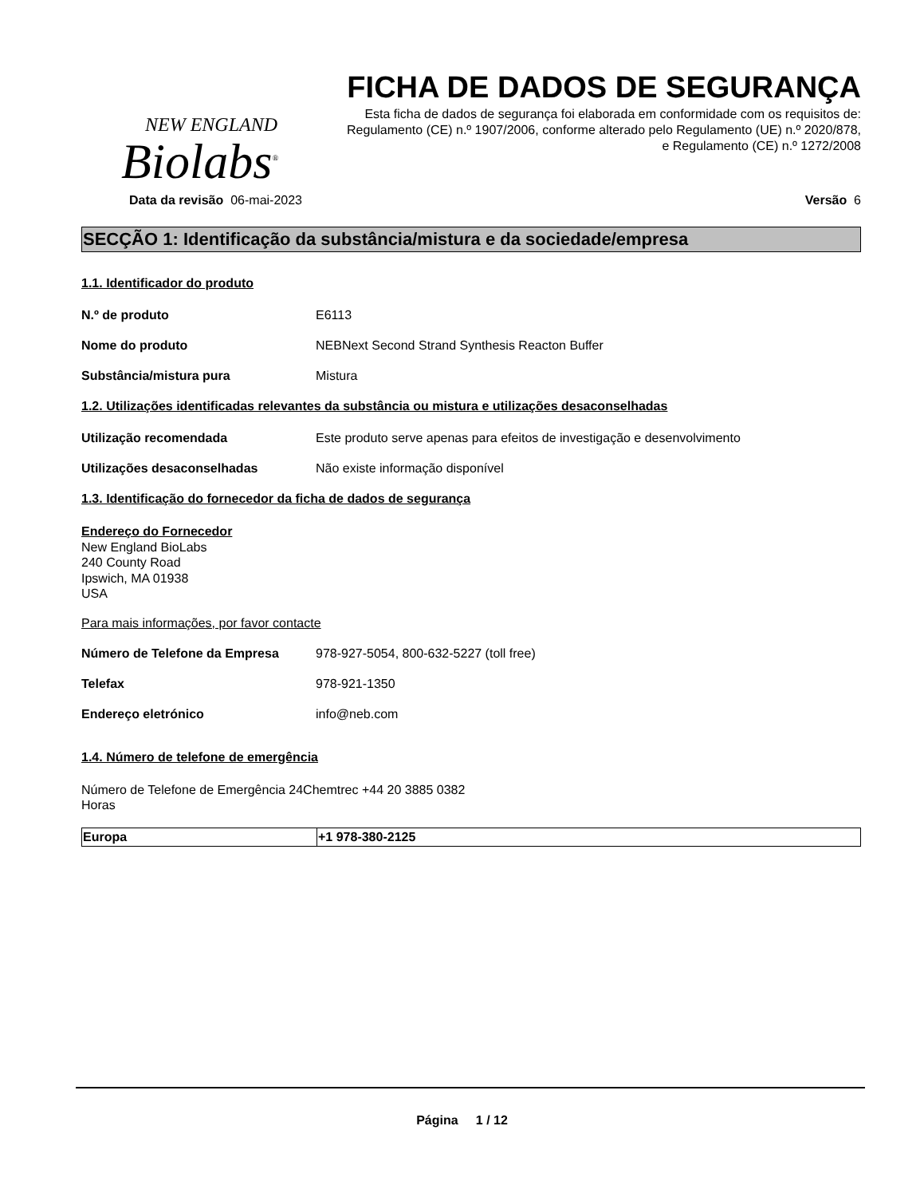NEW ENGLAND
Biolabs<sup>®</sup>
FICHA DE DADOS DE SEGURANÇA
Esta ficha de dados de segurança foi elaborada em conformidade com os requisitos de:
Regulamento (CE) n.º 1907/2006, conforme alterado pelo Regulamento (UE) n.º 2020/878,
e Regulamento (CE) n.º 1272/2008
Data da revisão 06-mai-2023 Versão 6
SECÇÃO 1: Identificação da substância/mistura e da sociedade/empresa
1.1. Identificador do produto
N.º de produto E6113
Nome do produto NEBNext Second Strand Synthesis Reacton Buffer
Substância/mistura pura Mistura
1.2. Utilizações identificadas relevantes da substância ou mistura e utilizações desaconselhadas
Utilização recomendada Este produto serve apenas para efeitos de investigação e desenvolvimento
Utilizações desaconselhadas Não existe informação disponível
1.3. Identificação do fornecedor da ficha de dados de segurança
Endereço do Fornecedor
New England BioLabs
240 County Road
Ipswich, MA 01938
USA
Para mais informações, por favor contacte
Número de Telefone da Empresa 978-927-5054, 800-632-5227 (toll free)
Telefax 978-921-1350
Endereço eletrónico info@neb.com
1.4. Número de telefone de emergência
Número de Telefone de Emergência 24Chemtrec +44 20 3885 0382
Horas
| Europa | +1 978-380-2125 |
Página 1 / 12